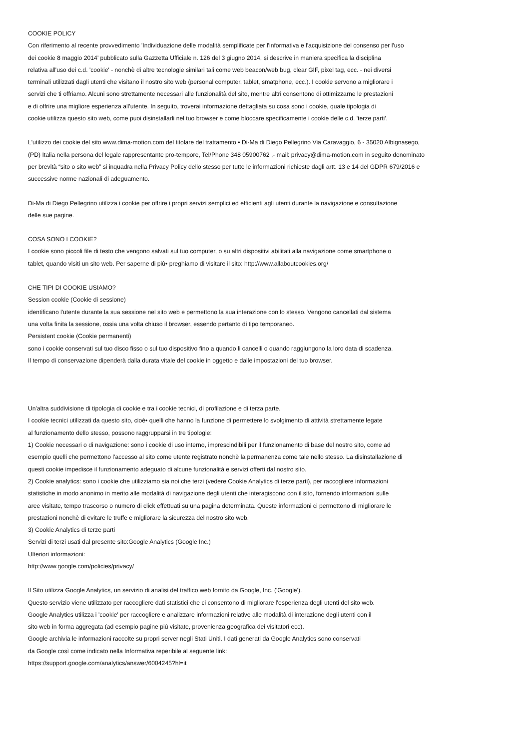COOKIE POLICY
Con riferimento al recente provvedimento 'Individuazione delle modalità semplificate per l'informativa e l'acquisizione del consenso per l'uso
dei cookie 8 maggio 2014' pubblicato sulla Gazzetta Ufficiale n. 126 del 3 giugno 2014, si descrive in maniera specifica la disciplina
relativa all'uso dei c.d. 'cookie' - nonchè di altre tecnologie similari tali come web beacon/web bug, clear GIF, pixel tag, ecc. - nei diversi
terminali utilizzati dagli utenti che visitano il nostro sito web (personal computer, tablet, smatphone, ecc.). I cookie servono a migliorare i
servizi che ti offriamo. Alcuni sono strettamente necessari alle funzionalità del sito, mentre altri consentono di ottimizzarne le prestazioni
e di offrire una migliore esperienza all'utente. In seguito, troverai informazione dettagliata su cosa sono i cookie, quale tipologia di
cookie utilizza questo sito web, come puoi disinstallarli nel tuo browser e come bloccare specificamente i cookie delle c.d. 'terze parti'.
L'utilizzo dei cookie del sito www.dima-motion.com del titolare del trattamento • Di-Ma di Diego Pellegrino Via Caravaggio, 6 - 35020 Albignasego,
(PD) Italia nella persona del legale rappresentante pro-tempore, Tel/Phone 348 05900762 ,- mail: privacy@dima-motion.com in seguito denominato
per brevità “sito o sito web” si inquadra nella Privacy Policy dello stesso per tutte le informazioni richieste dagli artt. 13 e 14 del GDPR 679/2016 e
successive norme nazionali di adeguamento.
Di-Ma di Diego Pellegrino utilizza i cookie per offrire i propri servizi semplici ed efficienti agli utenti durante la navigazione e consultazione
delle sue pagine.
COSA SONO I COOKIE?
I cookie sono piccoli file di testo che vengono salvati sul tuo computer, o su altri dispositivi abilitati alla navigazione come smartphone o
tablet, quando visiti un sito web. Per saperne di più• preghiamo di visitare il sito: http://www.allaboutcookies.org/
CHE TIPI DI COOKIE USIAMO?
Session cookie (Cookie di sessione)
identificano l'utente durante la sua sessione nel sito web e permettono la sua interazione con lo stesso. Vengono cancellati dal sistema
una volta finita la sessione, ossia una volta chiuso il browser, essendo pertanto di tipo temporaneo.
Persistent cookie (Cookie permanenti)
sono i cookie conservati sul tuo disco fisso o sul tuo dispositivo fino a quando li cancelli o quando raggiungono la loro data di scadenza.
Il tempo di conservazione dipenderà dalla durata vitale del cookie in oggetto e dalle impostazioni del tuo browser.
Un'altra suddivisione di tipologia di cookie e tra i cookie tecnici, di profilazione e di terza parte.
I cookie tecnici utilizzati da questo sito, cioè• quelli che hanno la funzione di permettere lo svolgimento di attività strettamente legate
al funzionamento dello stesso, possono raggrupparsi in tre tipologie:
1) Cookie necessari o di navigazione: sono i cookie di uso interno, imprescindibili per il funzionamento di base del nostro sito, come ad
esempio quelli che permettono l'accesso al sito come utente registrato nonchè la permanenza come tale nello stesso. La disinstallazione di
questi cookie impedisce il funzionamento adeguato di alcune funzionalità e servizi offerti dal nostro sito.
2) Cookie analytics: sono i cookie che utilizziamo sia noi che terzi (vedere Cookie Analytics di terze parti), per raccogliere informazioni
statistiche in modo anonimo in merito alle modalità di navigazione degli utenti che interagiscono con il sito, fornendo informazioni sulle
aree visitate, tempo trascorso o numero di click effettuati su una pagina determinata. Queste informazioni ci permettono di migliorare le
prestazioni nonchè di evitare le truffe e migliorare la sicurezza del nostro sito web.
3) Cookie Analytics di terze parti
Servizi di terzi usati dal presente sito:Google Analytics (Google Inc.)
Ulteriori informazioni:
http://www.google.com/policies/privacy/
Il Sito utilizza Google Analytics, un servizio di analisi del traffico web fornito da Google, Inc. ('Google').
Questo servizio viene utilizzato per raccogliere dati statistici che ci consentono di migliorare l'esperienza degli utenti del sito web.
Google Analytics utilizza i 'cookie' per raccogliere e analizzare informazioni relative alle modalità di interazione degli utenti con il
sito web in forma aggregata (ad esempio pagine più visitate, provenienza geografica dei visitatori ecc).
Google archivia le informazioni raccolte su propri server negli Stati Uniti. I dati generati da Google Analytics sono conservati
da Google così come indicato nella Informativa reperibile al seguente link:
https://support.google.com/analytics/answer/6004245?hl=it